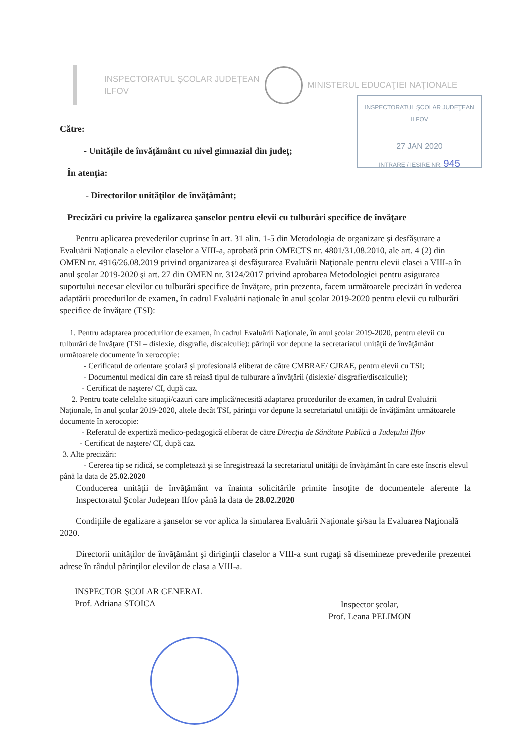INSPECTORATUL ŞCOLAR JUDEŢEAN
ILFOV
MINISTERUL EDUCAŢIEI NAŢIONALE
INSPECTORATUL ŞCOLAR JUDEŢEAN ILFOV
27 JAN 2020
INTRARE / IEŞIRE NR. 945
Către:
- Unităţile de învăţământ cu nivel gimnazial din judeţ;
În atenţia:
- Directorilor unităţilor de învăţământ;
Precizări cu privire la egalizarea şanselor pentru elevii cu tulburări specifice de învăţare
Pentru aplicarea prevederilor cuprinse în art. 31 alin. 1-5 din Metodologia de organizare şi desfăşurare a Evaluării Naţionale a elevilor claselor a VIII-a, aprobată prin OMECTS nr. 4801/31.08.2010, ale art. 4 (2) din OMEN nr. 4916/26.08.2019 privind organizarea şi desfăşurarea Evaluării Naţionale pentru elevii clasei a VIII-a în anul şcolar 2019-2020 şi art. 27 din OMEN nr. 3124/2017 privind aprobarea Metodologiei pentru asigurarea suportului necesar elevilor cu tulburări specifice de învăţare, prin prezenta, facem următoarele precizări în vederea adaptării procedurilor de examen, în cadrul Evaluării naţionale în anul şcolar 2019-2020 pentru elevii cu tulburări specifice de învăţare (TSI):
1. Pentru adaptarea procedurilor de examen, în cadrul Evaluării Naţionale, în anul şcolar 2019-2020, pentru elevii cu tulburări de învăţare (TSI – dislexie, disgrafie, discalculie): părinţii vor depune la secretariatul unităţii de învăţământ următoarele documente în xerocopie:
- Cerificatul de orientare şcolară şi profesională eliberat de către CMBRAE/ CJRAE, pentru elevii cu TSI;
- Documentul medical din care să reiasă tipul de tulburare a învăţării (dislexie/ disgrafie/discalculie);
- Certificat de naştere/ CI, după caz.
2. Pentru toate celelalte situaţii/cazuri care implică/necesită adaptarea procedurilor de examen, în cadrul Evaluării Naţionale, în anul şcolar 2019-2020, altele decât TSI, părinţii vor depune la secretariatul unităţii de învăţământ următoarele documente în xerocopie:
- Referatul de expertiză medico-pedagogică eliberat de către Direcţia de Sănătate Publică a Judeţului Ilfov
- Certificat de naştere/ CI, după caz.
3. Alte precizări:
- Cererea tip se ridică, se completează şi se înregistrează la secretariatul unităţii de învăţământ în care este înscris elevul până la data de 25.02.2020
Conducerea unităţii de învăţământ va înainta solicitările primite însoţite de documentele aferente la Inspectoratul Şcolar Judeţean Ilfov până la data de 28.02.2020
Condiţiile de egalizare a şanselor se vor aplica la simularea Evaluării Naţionale şi/sau la Evaluarea Naţională 2020.
Directorii unităţilor de învăţământ şi diriginţii claselor a VIII-a sunt rugaţi să disemineze prevederile prezentei adrese în rândul părinţilor elevilor de clasa a VIII-a.
INSPECTOR ŞCOLAR GENERAL
Prof. Adriana STOICA
Inspector şcolar,
Prof. Leana PELIMON